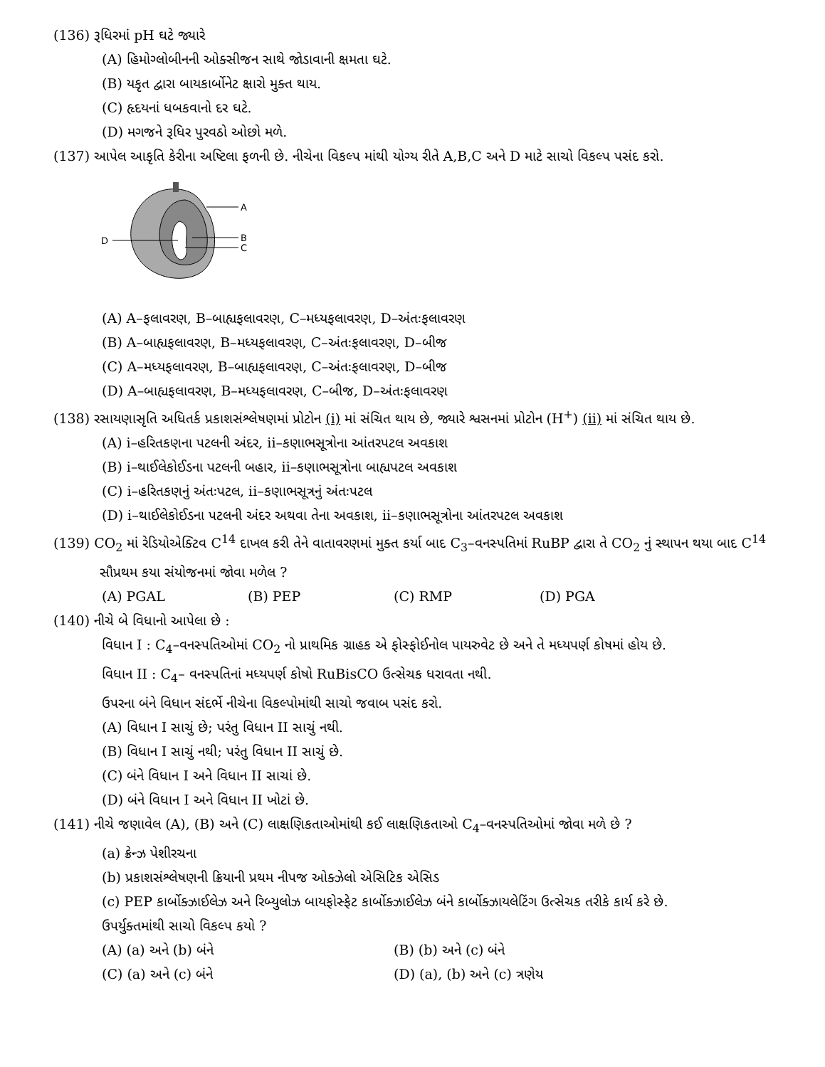(136) રૂધિરમાં pH ઘટે જ્યારે
(A) હિમોગ્લોબીનની ઓક્સીજન સાથે જોડાવાની ક્ષમતા ઘટે.
(B) યકૃત દ્વારા બાયકાર્બોનેટ ક્ષારો મુક્ત થાય.
(C) હૃદયનાં ધબકવાનો દર ઘટે.
(D) મગજને રૂધિર પુરવઠો ઓછો મળે.
(137) આપેલ આકૃતિ કેરીના અષ્ટિલા ફળની છે. નીચેના વિકલ્પ માંથી યોગ્ય રીતે A,B,C અને D માટે સાચો વિકલ્પ પસંદ કરો.
A
B
C
D
(A) A–ફલાવરણ, B–બાહ્યફલાવરણ, C–મધ્યફલાવરણ, D–અંતઃફલાવરણ
(B) A–બાહ્યફલાવરણ, B–મધ્યફલાવરણ, C–અંતઃફલાવરણ, D–બીજ
(C) A–મધ્યફલાવરણ, B–બાહ્યફલાવરણ, C–અંતઃફલાવરણ, D–બીજ
(D) A–બાહ્યફલાવરણ, B–મધ્યફલાવરણ, C–બીજ, D–અંતઃફલાવરણ
(138) રસાયણાસૃતિ અધિતર્ક પ્રકાશસંશ્લેષણમાં પ્રોટોન (i) માં સંચિત થાય છે, જ્યારે શ્વસનમાં પ્રોટોન (H<sup>+</sup>) (ii) માં સંચિત થાય છે.
(A) i–હરિતકણના પટલની અંદર, ii–કણાભસૂત્રોના આંતરપટલ અવકાશ
(B) i–થાઈલેકોઈડના પટલની બહાર, ii–કણાભસૂત્રોના બાહ્યપટલ અવકાશ
(C) i–હરિતકણનું અંતઃપટલ, ii–કણાભસૂત્રનું અંતઃપટલ
(D) i–થાઈલેકોઈડના પટલની અંદર અથવા તેના અવકાશ, ii–કણાભસૂત્રોના આંતરપટલ અવકાશ
(139) CO<sub>2</sub> માં રેડિયોએક્ટિવ C<sup>14</sup> દાખલ કરી તેને વાતાવરણમાં મુક્ત કર્યા બાદ C<sub>3</sub>–વનસ્પતિમાં RuBP દ્વારા તે CO<sub>2</sub> નું સ્થાપન થયા બાદ C<sup>14</sup> સૌપ્રથમ કયા સંયોજનમાં જોવા મળેલ ?
(A) PGAL (B) PEP (C) RMP (D) PGA
(140) નીચે બે વિધાનો આપેલા છે :
વિધાન I : C<sub>4</sub>–વનસ્પતિઓમાં CO<sub>2</sub> નો પ્રાથમિક ગ્રાહક એ ફોસ્ફોઈનોલ પાયરુવેટ છે અને તે મધ્યપર્ણ કોષમાં હોય છે.
વિધાન II : C<sub>4</sub>– વનસ્પતિનાં મધ્યપર્ણ કોષો RuBisCO ઉત્સેચક ધરાવતા નથી.
ઉપરના બંને વિધાન સંદર્ભે નીચેના વિકલ્પોમાંથી સાચો જવાબ પસંદ કરો.
(A) વિધાન I સાચું છે; પરંતુ વિધાન II સાચું નથી.
(B) વિધાન I સાચું નથી; પરંતુ વિધાન II સાચું છે.
(C) બંને વિધાન I અને વિધાન II સાચાં છે.
(D) બંને વિધાન I અને વિધાન II ખોટાં છે.
(141) નીચે જણાવેલ (A), (B) અને (C) લાક્ષણિકતાઓમાંથી કઈ લાક્ષણિકતાઓ C<sub>4</sub>–વનસ્પતિઓમાં જોવા મળે છે ?
(a) ક્રેન્ઝ પેશીરચના
(b) પ્રકાશસંશ્લેષણની ક્રિયાની પ્રથમ નીપજ ઓક્ઝેલો એસિટિક એસિડ
(c) PEP કાર્બોક્ઝાઈલેઝ અને રિબ્યુલોઝ બાયફોસ્ફેટ કાર્બોક્ઝાઈલેઝ બંને કાર્બોક્ઝાયલેટિંગ ઉત્સેચક તરીકે કાર્ય કરે છે.
ઉપર્યુક્તમાંથી સાચો વિકલ્પ કયો ?
(A) (a) અને (b) બંને (B) (b) અને (c) બંને
(C) (a) અને (c) બંને (D) (a), (b) અને (c) ત્રણેય